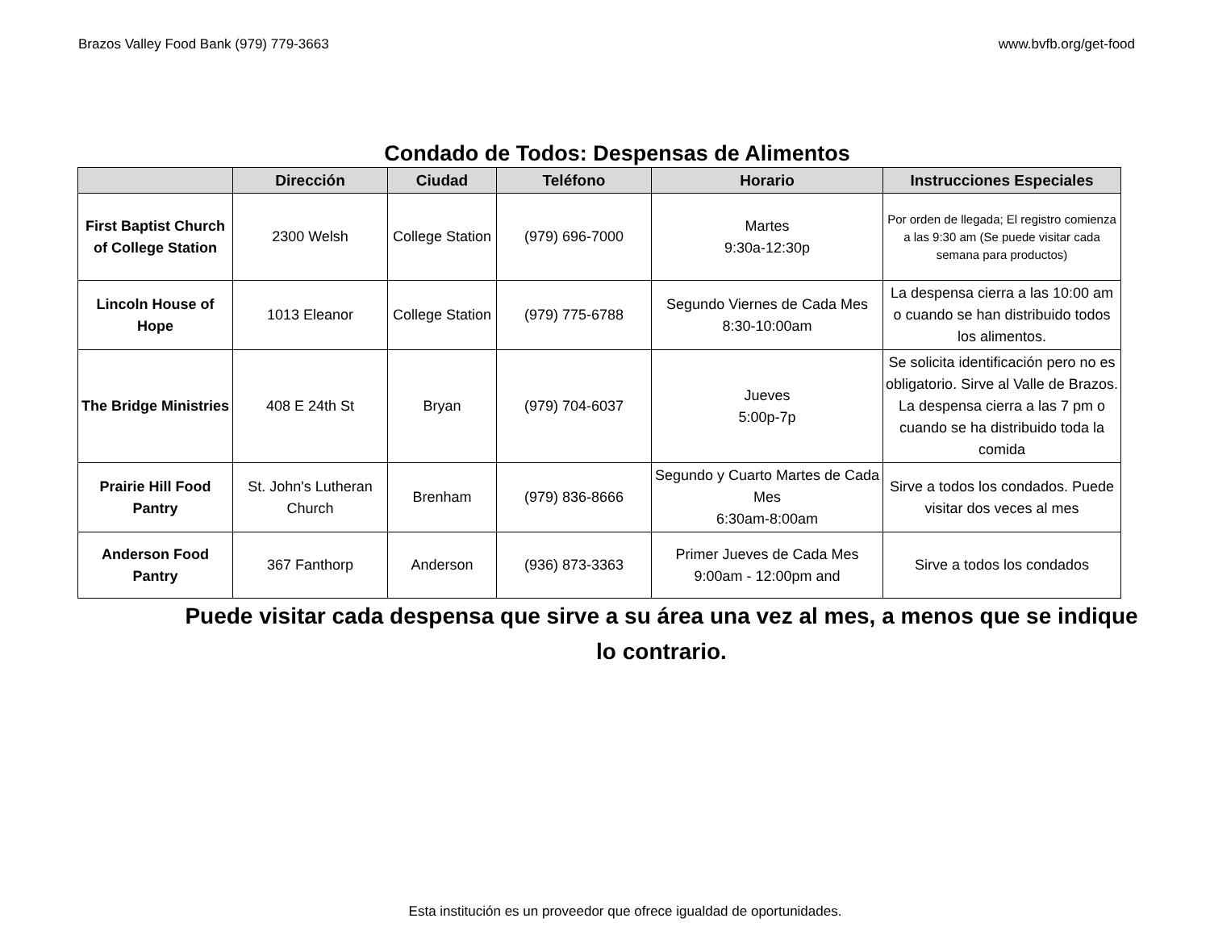Brazos Valley Food Bank (979) 779-3663 www.bvfb.org/get-food
Condado de Todos: Despensas de Alimentos
| | Dirección | Ciudad | Teléfono | Horario | Instrucciones Especiales |
| --- | --- | --- | --- | --- | --- |
| First Baptist Church of College Station | 2300 Welsh | College Station | (979) 696-7000 | Martes 9:30a-12:30p | Por orden de llegada; El registro comienza a las 9:30 am (Se puede visitar cada semana para productos) |
| Lincoln House of Hope | 1013 Eleanor | College Station | (979) 775-6788 | Segundo Viernes de Cada Mes 8:30-10:00am | La despensa cierra a las 10:00 am o cuando se han distribuido todos los alimentos. |
| The Bridge Ministries | 408 E 24th St | Bryan | (979) 704-6037 | Jueves 5:00p-7p | Se solicita identificación pero no es obligatorio. Sirve al Valle de Brazos. La despensa cierra a las 7 pm o cuando se ha distribuido toda la comida |
| Prairie Hill Food Pantry | St. John's Lutheran Church | Brenham | (979) 836-8666 | Segundo y Cuarto Martes de Cada Mes 6:30am-8:00am | Sirve a todos los condados. Puede visitar dos veces al mes |
| Anderson Food Pantry | 367 Fanthorp | Anderson | (936) 873-3363 | Primer Jueves de Cada Mes 9:00am - 12:00pm and | Sirve a todos los condados |
Puede visitar cada despensa que sirve a su área una vez al mes, a menos que se indique lo contrario.
Esta institución es un proveedor que ofrece igualdad de oportunidades.